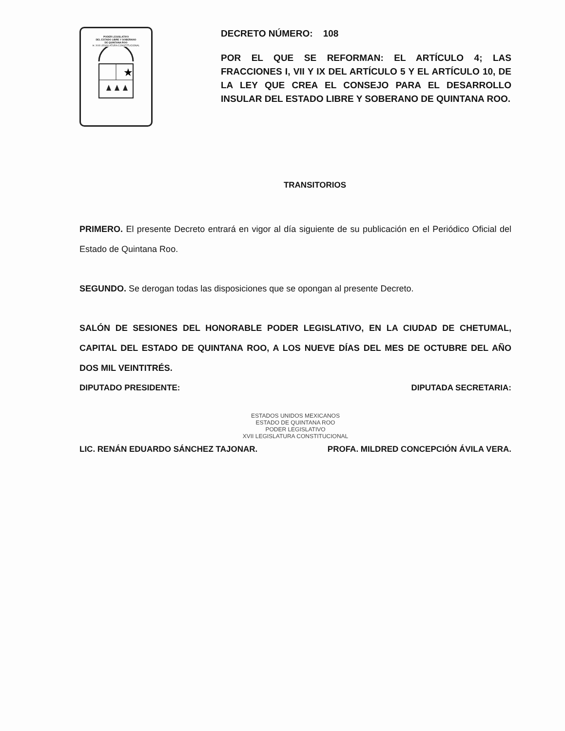PODER LEGISLATIVO
DEL ESTADO LIBRE Y SOBERANO
DE QUINTANA ROO
H. XVII LEGISLATURA CONSTITUCIONAL
★
DECRETO NÚMERO: 108
POR EL QUE SE REFORMAN: EL ARTÍCULO 4; LAS FRACCIONES I, VII Y IX DEL ARTÍCULO 5 Y EL ARTÍCULO 10, DE LA LEY QUE CREA EL CONSEJO PARA EL DESARROLLO INSULAR DEL ESTADO LIBRE Y SOBERANO DE QUINTANA ROO.
TRANSITORIOS
PRIMERO. El presente Decreto entrará en vigor al día siguiente de su publicación en el Periódico Oficial del Estado de Quintana Roo.
SEGUNDO. Se derogan todas las disposiciones que se opongan al presente Decreto.
SALÓN DE SESIONES DEL HONORABLE PODER LEGISLATIVO, EN LA CIUDAD DE CHETUMAL, CAPITAL DEL ESTADO DE QUINTANA ROO, A LOS NUEVE DÍAS DEL MES DE OCTUBRE DEL AÑO DOS MIL VEINTITRÉS.
DIPUTADO PRESIDENTE: DIPUTADA SECRETARIA:
ESTADOS UNIDOS MEXICANOS
ESTADO DE QUINTANA ROO
PODER LEGISLATIVO
XVII LEGISLATURA CONSTITUCIONAL
LIC. RENÁN EDUARDO SÁNCHEZ TAJONAR. PROFA. MILDRED CONCEPCIÓN ÁVILA VERA.